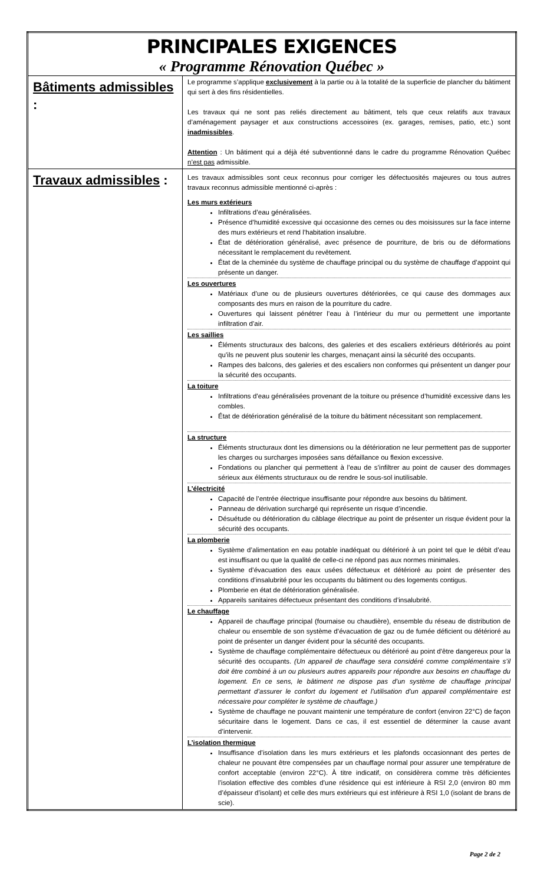| PRINCIPALES EXIGENCES « Programme Rénovation Québec » | |
| Bâtiments admissibles : | Le programme s’applique exclusivement à la partie ou à la totalité de la superficie de plancher du bâtiment qui sert à des fins résidentielles. Les travaux qui ne sont pas reliés directement au bâtiment, tels que ceux relatifs aux travaux d’aménagement paysager et aux constructions accessoires (ex. garages, remises, patio, etc.) sont inadmissibles . Attention : Un bâtiment qui a déjà été subventionné dans le cadre du programme Rénovation Québec n’est pas admissible. |
| Travaux admissibles : | Les travaux admissibles sont ceux reconnus pour corriger les défectuosités majeures ou tous autres travaux reconnus admissible mentionné ci-après : Les murs extérieurs Infiltrations d’eau généralisées. Présence d’humidité excessive qui occasionne des cernes ou des moisissures sur la face interne des murs extérieurs et rend l’habitation insalubre. État de détérioration généralisé, avec présence de pourriture, de bris ou de déformations nécessitant le remplacement du revêtement. État de la cheminée du système de chauffage principal ou du système de chauffage d’appoint qui présente un danger. Les ouvertures Matériaux d’une ou de plusieurs ouvertures détériorées, ce qui cause des dommages aux composants des murs en raison de la pourriture du cadre. Ouvertures qui laissent pénétrer l’eau à l’intérieur du mur ou permettent une importante infiltration d’air. Les saillies Éléments structuraux des balcons, des galeries et des escaliers extérieurs détériorés au point qu’ils ne peuvent plus soutenir les charges, menaçant ainsi la sécurité des occupants. Rampes des balcons, des galeries et des escaliers non conformes qui présentent un danger pour la sécurité des occupants. La toiture Infiltrations d’eau généralisées provenant de la toiture ou présence d’humidité excessive dans les combles. État de détérioration généralisé de la toiture du bâtiment nécessitant son remplacement. La structure Éléments structuraux dont les dimensions ou la détérioration ne leur permettent pas de supporter les charges ou surcharges imposées sans défaillance ou flexion excessive. Fondations ou plancher qui permettent à l’eau de s’infiltrer au point de causer des dommages sérieux aux éléments structuraux ou de rendre le sous-sol inutilisable. L’électricité Capacité de l’entrée électrique insuffisante pour répondre aux besoins du bâtiment. Panneau de dérivation surchargé qui représente un risque d’incendie. Désuétude ou détérioration du câblage électrique au point de présenter un risque évident pour la sécurité des occupants. La plomberie Système d’alimentation en eau potable inadéquat ou détérioré à un point tel que le débit d’eau est insuffisant ou que la qualité de celle-ci ne répond pas aux normes minimales. Système d’évacuation des eaux usées défectueux et détérioré au point de présenter des conditions d’insalubrité pour les occupants du bâtiment ou des logements contigus. Plomberie en état de détérioration généralisée. Appareils sanitaires défectueux présentant des conditions d’insalubrité. Le chauffage Appareil de chauffage principal (fournaise ou chaudière), ensemble du réseau de distribution de chaleur ou ensemble de son système d’évacuation de gaz ou de fumée déficient ou détérioré au point de présenter un danger évident pour la sécurité des occupants. Système de chauffage complémentaire défectueux ou détérioré au point d’être dangereux pour la sécurité des occupants. (Un appareil de chauffage sera considéré comme complémentaire s’il doit être combiné à un ou plusieurs autres appareils pour répondre aux besoins en chauffage du logement. En ce sens, le bâtiment ne dispose pas d’un système de chauffage principal permettant d’assurer le confort du logement et l’utilisation d’un appareil complémentaire est nécessaire pour compléter le système de chauffage.) Système de chauffage ne pouvant maintenir une température de confort (environ 22°C) de façon sécuritaire dans le logement. Dans ce cas, il est essentiel de déterminer la cause avant d’intervenir. L’isolation thermique Insuffisance d’isolation dans les murs extérieurs et les plafonds occasionnant des pertes de chaleur ne pouvant être compensées par un chauffage normal pour assurer une température de confort acceptable (environ 22°C). À titre indicatif, on considèrera comme très déficientes l’isolation effective des combles d’une résidence qui est inférieure à RSI 2,0 (environ 80 mm d’épaisseur d’isolant) et celle des murs extérieurs qui est inférieure à RSI 1,0 (isolant de brans de scie). |
Page 2 de 2